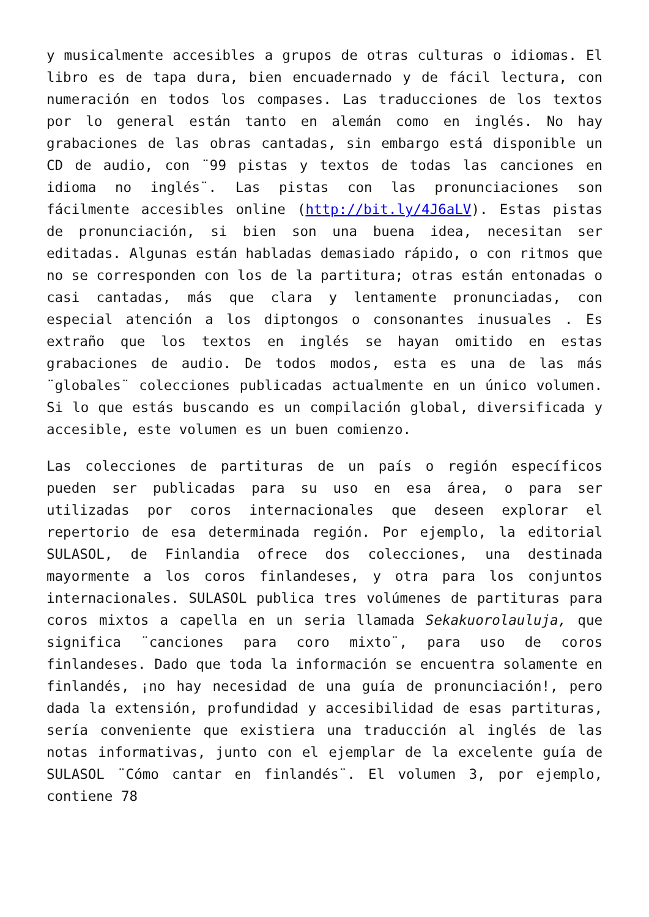y musicalmente accesibles a grupos de otras culturas o idiomas. El libro es de tapa dura, bien encuadernado y de fácil lectura, con numeración en todos los compases. Las traducciones de los textos por lo general están tanto en alemán como en inglés. No hay grabaciones de las obras cantadas, sin embargo está disponible un CD de audio, con ¨99 pistas y textos de todas las canciones en idioma no inglés¨. Las pistas con las pronunciaciones son fácilmente accesibles online (http://bit.ly/4J6aLV). Estas pistas de pronunciación, si bien son una buena idea, necesitan ser editadas. Algunas están habladas demasiado rápido, o con ritmos que no se corresponden con los de la partitura; otras están entonadas o casi cantadas, más que clara y lentamente pronunciadas, con especial atención a los diptongos o consonantes inusuales . Es extraño que los textos en inglés se hayan omitido en estas grabaciones de audio. De todos modos, esta es una de las más ¨globales¨ colecciones publicadas actualmente en un único volumen. Si lo que estás buscando es un compilación global, diversificada y accesible, este volumen es un buen comienzo.
Las colecciones de partituras de un país o región específicos pueden ser publicadas para su uso en esa área, o para ser utilizadas por coros internacionales que deseen explorar el repertorio de esa determinada región. Por ejemplo, la editorial SULASOL, de Finlandia ofrece dos colecciones, una destinada mayormente a los coros finlandeses, y otra para los conjuntos internacionales. SULASOL publica tres volúmenes de partituras para coros mixtos a capella en un seria llamada Sekakuorolauluja, que significa ¨canciones para coro mixto¨, para uso de coros finlandeses. Dado que toda la información se encuentra solamente en finlandés, ¡no hay necesidad de una guía de pronunciación!, pero dada la extensión, profundidad y accesibilidad de esas partituras, sería conveniente que existiera una traducción al inglés de las notas informativas, junto con el ejemplar de la excelente guía de SULASOL ¨Cómo cantar en finlandés¨. El volumen 3, por ejemplo, contiene 78